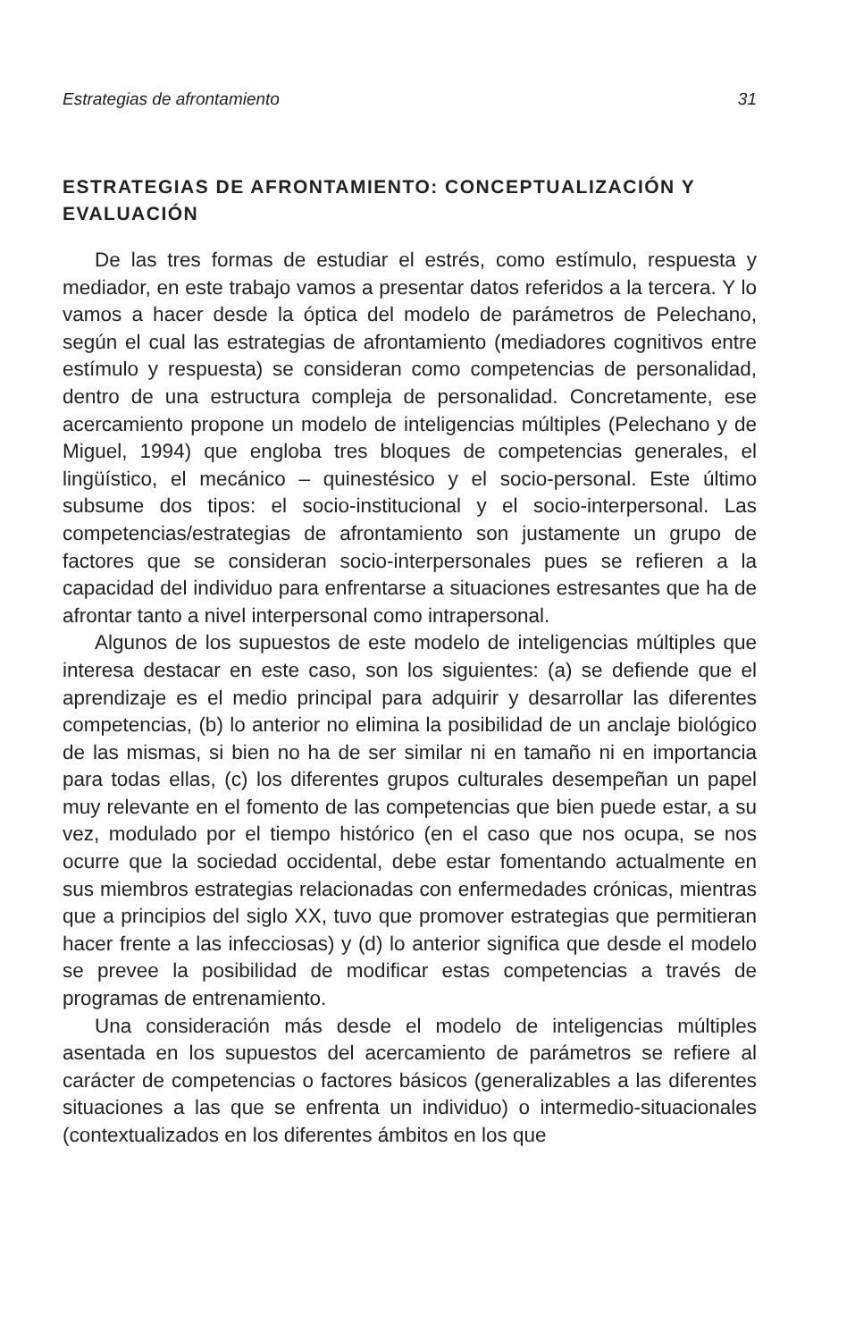Estrategias de afrontamiento 31
ESTRATEGIAS DE AFRONTAMIENTO: CONCEPTUALIZACIÓN Y EVALUACIÓN
De las tres formas de estudiar el estrés, como estímulo, respuesta y mediador, en este trabajo vamos a presentar datos referidos a la tercera. Y lo vamos a hacer desde la óptica del modelo de parámetros de Pelechano, según el cual las estrategias de afrontamiento (mediadores cognitivos entre estímulo y respuesta) se consideran como competencias de personalidad, dentro de una estructura compleja de personalidad. Concretamente, ese acercamiento propone un modelo de inteligencias múltiples (Pelechano y de Miguel, 1994) que engloba tres bloques de competencias generales, el lingüístico, el mecánico – quinestésico y el socio-personal. Este último subsume dos tipos: el socio-institucional y el socio-interpersonal. Las competencias/estrategias de afrontamiento son justamente un grupo de factores que se consideran socio-interpersonales pues se refieren a la capacidad del individuo para enfrentarse a situaciones estresantes que ha de afrontar tanto a nivel interpersonal como intrapersonal.
Algunos de los supuestos de este modelo de inteligencias múltiples que interesa destacar en este caso, son los siguientes: (a) se defiende que el aprendizaje es el medio principal para adquirir y desarrollar las diferentes competencias, (b) lo anterior no elimina la posibilidad de un anclaje biológico de las mismas, si bien no ha de ser similar ni en tamaño ni en importancia para todas ellas, (c) los diferentes grupos culturales desempeñan un papel muy relevante en el fomento de las competencias que bien puede estar, a su vez, modulado por el tiempo histórico (en el caso que nos ocupa, se nos ocurre que la sociedad occidental, debe estar fomentando actualmente en sus miembros estrategias relacionadas con enfermedades crónicas, mientras que a principios del siglo XX, tuvo que promover estrategias que permitieran hacer frente a las infecciosas) y (d) lo anterior significa que desde el modelo se prevee la posibilidad de modificar estas competencias a través de programas de entrenamiento.
Una consideración más desde el modelo de inteligencias múltiples asentada en los supuestos del acercamiento de parámetros se refiere al carácter de competencias o factores básicos (generalizables a las diferentes situaciones a las que se enfrenta un individuo) o intermedio-situacionales (contextualizados en los diferentes ámbitos en los que